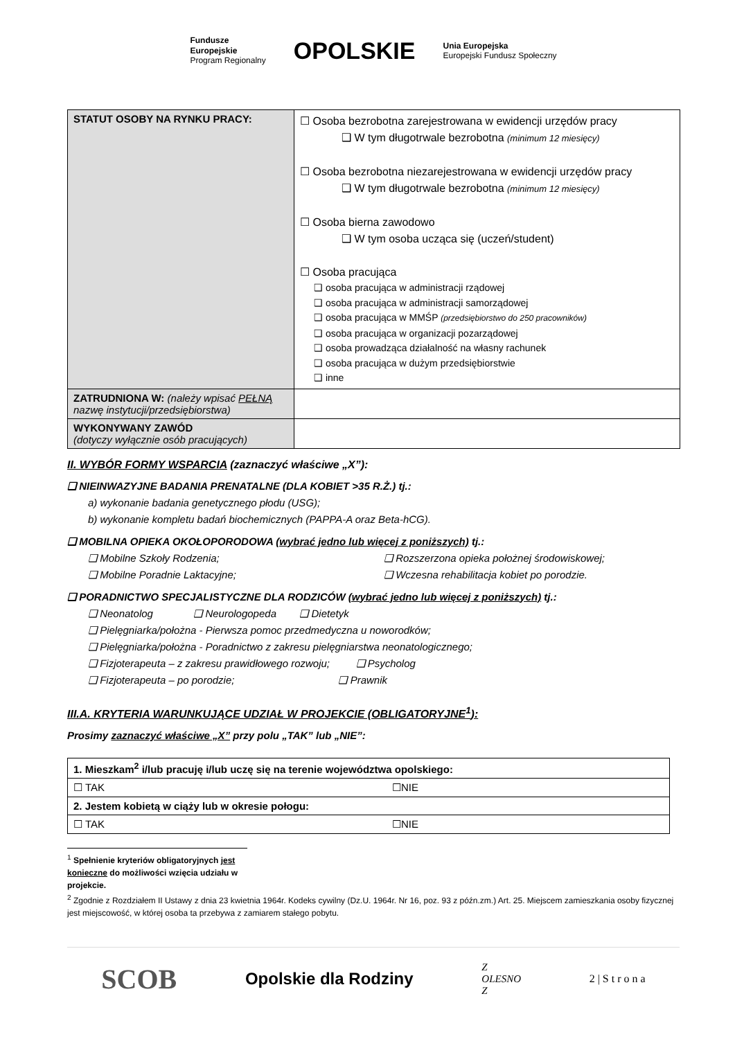Fundusze
Europejskie
Program Regionalny
OPOLSKIE
Unia Europejska
Europejski Fundusz Społeczny
| STATUT OSOBY NA RYNKU PRACY: | ☐ Osoba bezrobotna zarejestrowana w ewidencji urzędów pracy ❑ W tym długotrwale bezrobotna (minimum 12 miesięcy) ☐ Osoba bezrobotna niezarejestrowana w ewidencji urzędów pracy ❑ W tym długotrwale bezrobotna (minimum 12 miesięcy) ☐ Osoba bierna zawodowo ❑ W tym osoba ucząca się (uczeń/student) ☐ Osoba pracująca ❑ osoba pracująca w administracji rządowej ❑ osoba pracująca w administracji samorządowej ❑ osoba pracująca w MMŚP (przedsiębiorstwo do 250 pracowników) ❑ osoba pracująca w organizacji pozarządowej ❑ osoba prowadząca działalność na własny rachunek ❑ osoba pracująca w dużym przedsiębiorstwie ❑ inne |
| ZATRUDNIONA W: (należy wpisać PEŁNĄ nazwę instytucji/przedsiębiorstwa) | |
| WYKONYWANY ZAWÓD (dotyczy wyłącznie osób pracujących) | |
II. WYBÓR FORMY WSPARCIA (zaznaczyć właściwe „X”):
❑ NIEINWAZYJNE BADANIA PRENATALNE (DLA KOBIET >35 R.Ż.) tj.:
a) wykonanie badania genetycznego płodu (USG);
b) wykonanie kompletu badań biochemicznych (PAPPA-A oraz Beta-hCG).
❑ MOBILNA OPIEKA OKOŁOPORODOWA (wybrać jedno lub więcej z poniższych) tj.:
❑ Mobilne Szkoły Rodzenia; ❑ Rozszerzona opieka położnej środowiskowej;
❑ Mobilne Poradnie Laktacyjne; ❑ Wczesna rehabilitacja kobiet po porodzie.
❑ PORADNICTWO SPECJALISTYCZNE DLA RODZICÓW (wybrać jedno lub więcej z poniższych) tj.:
❑ Neonatolog ❑ Neurologopeda ❑ Dietetyk
❑ Pielęgniarka/położna - Pierwsza pomoc przedmedyczna u noworodków;
❑ Pielęgniarka/położna - Poradnictwo z zakresu pielęgniarstwa neonatologicznego;
❑ Fizjoterapeuta – z zakresu prawidłowego rozwoju; ❑ Psycholog
❑ Fizjoterapeuta – po porodzie; ❑ Prawnik
III.A. KRYTERIA WARUNKUJĄCE UDZIAŁ W PROJEKCIE (OBLIGATORYJNE<sup>1</sup>):
Prosimy zaznaczyć właściwe „X” przy polu „TAK” lub „NIE”:
| 1. Mieszkam<sup>2</sup> i/lub pracuję i/lub uczę się na terenie województwa opolskiego: | |
| ☐ TAK | ☐NIE |
| 2. Jestem kobietą w ciąży lub w okresie połogu: | |
| ☐ TAK | ☐NIE |
<sup>1</sup> Spełnienie kryteriów obligatoryjnych jest konieczne do możliwości wzięcia udziału w projekcie.
<sup>2</sup> Zgodnie z Rozdziałem II Ustawy z dnia 23 kwietnia 1964r. Kodeks cywilny (Dz.U. 1964r. Nr 16, poz. 93 z późn.zm.) Art. 25. Miejscem zamieszkania osoby fizycznej jest miejscowość, w której osoba ta przebywa z zamiarem stałego pobytu.
SCOB
Opolskie dla Rodziny
Z
OLESNO
Z
2 | S t r o n a